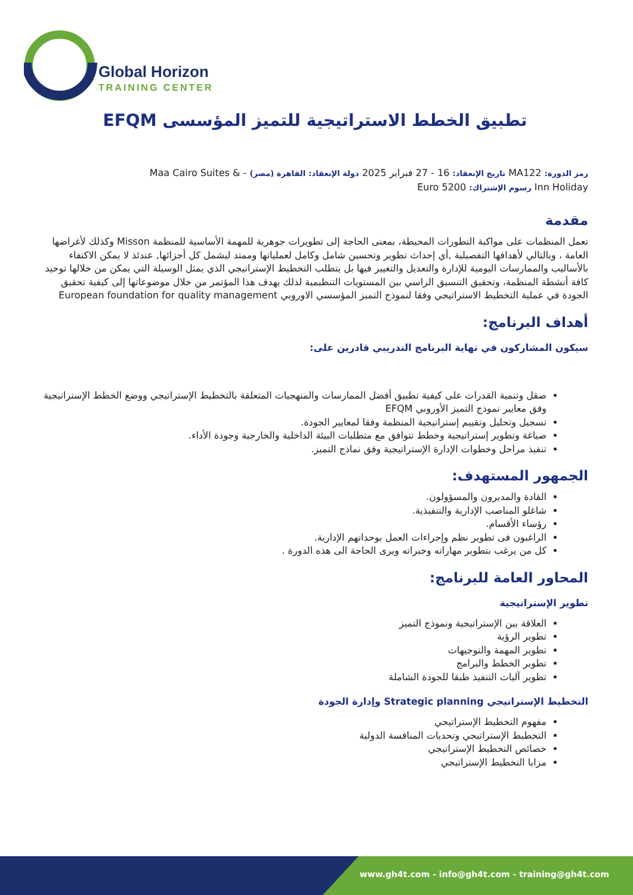Global Horizon
TRAINING CENTER
تطبيق الخطط الاستراتيجية للتميز المؤسسى EFQM
رمز الدورة: MA122 تاريخ الإنعقاد: 16 - 27 فبراير 2025 دولة الإنعقاد: القاهرة (مصر) - Maa Cairo Suites & Inn Holiday رسوم الإشتراك: 5200 Euro
مقدمة
تعمل المنظمات على مواكبة التطورات المحيطة، بمعنى الحاجة إلى تطويرات جوهرية للمهمة الأساسية للمنظمة Misson وكذلك لأغراضها العامة ، وبالتالي لأهدافها التفصيلية ,أي إحداث تطوير وتحسين شامل وكامل لعملياتها وممتد ليشمل كل أجزائها, عندئذ لا يمكن الاكتفاء بالأساليب والممارسات اليومية للإدارة والتعديل والتغيير فيها بل يتطلب التخطيط الإستراتيجي الذي يمثل الوسيلة التي يمكن من خلالها توحيد كافة أنشطة المنظمة، وتحقيق التنسيق الراسي بين المستويات التنظيمية لذلك يهدف هذا المؤتمر من خلال موضوعاتها إلى كيفية تحقيق الجودة في عملية التخطيط الاستراتيجي وفقا لنموذج التميز المؤسسي الاوروبي European foundation for quality management
أهداف البرنامج:
سيكون المشاركون في نهاية البرنامج التدريبي قادرين على:
صقل وتنمية القدرات على كيفية تطبيق أفضل الممارسات والمنهجيات المتعلقة بالتخطيط الإستراتيجي ووضع الخطط الإستراتيجية وفق معايير نموذج التميز الأوروبي EFQM
تسجيل وتحليل وتقييم إستراتيجية المنظمة وفقا لمعايير الجودة.
صياغة وتطوير إستراتيجية وخطط تتوافق مع متطلبات البيئة الداخلية والخارجية وجودة الأداء.
تنفيذ مراحل وخطوات الإدارة الإستراتيجية وفق نماذج التميز.
الجمهور المستهدف:
القادة والمديرون والمسؤولون.
شاغلو المناصب الإدارية والتنفيذية.
رؤساء الأقسام.
الراغبون فى تطوير نظم وإجراءات العمل بوحداتهم الإدارية.
كل من يرغب بتطوير مهاراته وخبراته ويرى الحاجة الى هذه الدورة .
المحاور العامة للبرنامج:
تطوير الإستراتيجية
العلاقة بين الإستراتيجية ونموذج التميز
تطوير الرؤية
تطوير المهمة والتوجيهات
تطوير الخطط والبرامج
تطوير آليات التنفيذ طبقا للجودة الشاملة
التخطيط الإستراتيجي Strategic planning وإدارة الجودة
مفهوم التخطيط الإستراتيجي
التخطيط الإستراتيجي وتحديات المنافسة الدولية
خصائص التخطيط الإستراتيجي
مزايا التخطيط الإستراتيجي
www.gh4t.com - info@gh4t.com - training@gh4t.com